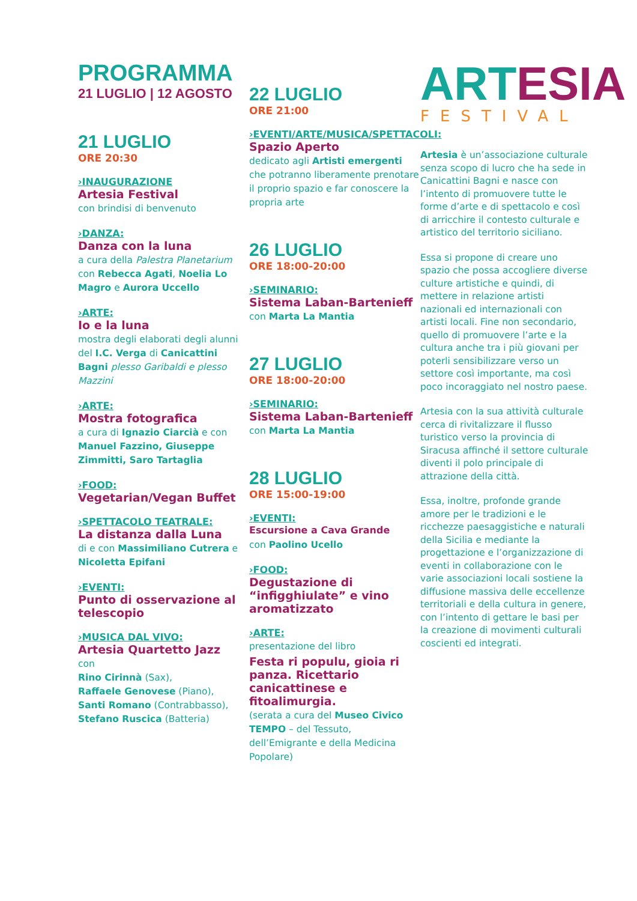PROGRAMMA
21 LUGLIO | 12 AGOSTO
21 LUGLIO
ORE 20:30
›INAUGURAZIONE
Artesia Festival
con brindisi di benvenuto
›DANZA:
Danza con la luna
a cura della Palestra Planetarium con Rebecca Agati, Noelia Lo Magro e Aurora Uccello
›ARTE:
Io e la luna
mostra degli elaborati degli alunni del I.C. Verga di Canicattini Bagni plesso Garibaldi e plesso Mazzini
›ARTE:
Mostra fotografica
a cura di Ignazio Ciarcià e con Manuel Fazzino, Giuseppe Zimmitti, Saro Tartaglia
›FOOD:
Vegetarian/Vegan Buffet
›SPETTACOLO TEATRALE:
La distanza dalla Luna
di e con Massimiliano Cutrera e Nicoletta Epifani
›EVENTI:
Punto di osservazione al telescopio
›MUSICA DAL VIVO:
Artesia Quartetto Jazz
con
Rino Cirinnà (Sax),
Raffaele Genovese (Piano),
Santi Romano (Contrabbasso),
Stefano Ruscica (Batteria)
22 LUGLIO
ORE 21:00
›EVENTI/ARTE/MUSICA/SPETTACOLI:
Spazio Aperto
dedicato agli Artisti emergenti che potranno liberamente prenotare il proprio spazio e far conoscere la propria arte
26 LUGLIO
ORE 18:00-20:00
›SEMINARIO:
Sistema Laban-Bartenieff
con Marta La Mantia
27 LUGLIO
ORE 18:00-20:00
›SEMINARIO:
Sistema Laban-Bartenieff
con Marta La Mantia
28 LUGLIO
ORE 15:00-19:00
›EVENTI:
Escursione a Cava Grande
con Paolino Ucello
›FOOD:
Degustazione di “infigghiulate” e vino aromatizzato
›ARTE:
presentazione del libro
Festa ri populu, gioia ri panza. Ricettario canicattinese e fitoalimurgia.
(serata a cura del Museo Civico TEMPO – del Tessuto, dell’Emigrante e della Medicina Popolare)
ART ESIA
FESTIVAL
Artesia è un’associazione culturale senza scopo di lucro che ha sede in Canicattini Bagni e nasce con l’intento di promuovere tutte le forme d’arte e di spettacolo e così di arricchire il contesto culturale e artistico del territorio siciliano.
Essa si propone di creare uno spazio che possa accogliere diverse culture artistiche e quindi, di mettere in relazione artisti nazionali ed internazionali con artisti locali. Fine non secondario, quello di promuovere l’arte e la cultura anche tra i più giovani per poterli sensibilizzare verso un settore così importante, ma così poco incoraggiato nel nostro paese.
Artesia con la sua attività culturale cerca di rivitalizzare il flusso turistico verso la provincia di Siracusa affinché il settore culturale diventi il polo principale di attrazione della città.
Essa, inoltre, profonde grande amore per le tradizioni e le ricchezze paesaggistiche e naturali della Sicilia e mediante la progettazione e l’organizzazione di eventi in collaborazione con le varie associazioni locali sostiene la diffusione massiva delle eccellenze territoriali e della cultura in genere, con l’intento di gettare le basi per la creazione di movimenti culturali coscienti ed integrati.